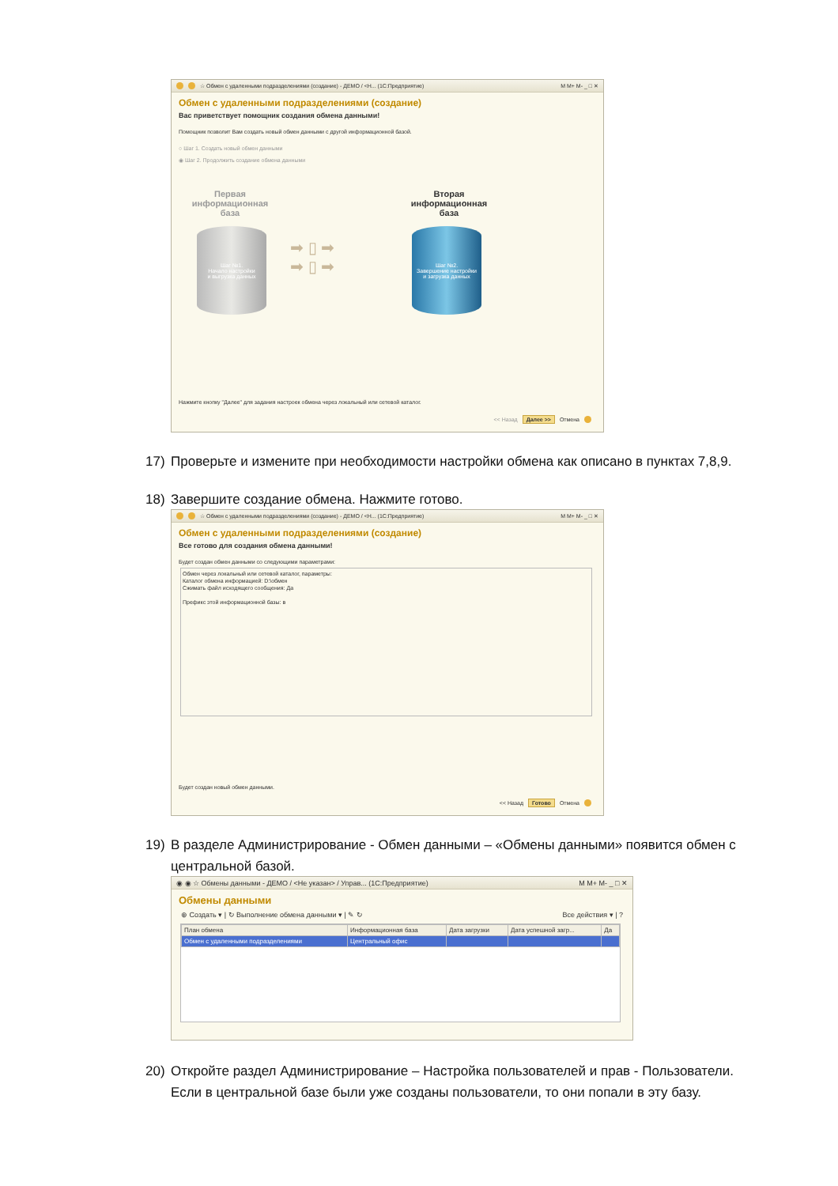☆ Обмен с удаленными подразделениями (создание) - ДЕМО / <Н... (1С:Предприятие) M M+ M- _ □ ✕
Обмен с удаленными подразделениями (создание)
Вас приветствует помощник создания обмена данными!
Помощник позволит Вам создать новый обмен данными с другой информационной базой.
○ Шаг 1. Создать новый обмен данными
◉ Шаг 2. Продолжить создание обмена данными
Первая информационная база
Вторая информационная база
Шаг №1.
Начало настройки
и выгрузка данных
➡ ▯ ➡
➡ ▯ ➡
Шаг №2.
Завершение настройки
и загрузка данных
Нажмите кнопку "Далее" для задания настроек обмена через локальный или сетевой каталог.
<< Назад Далее >> Отмена
17) Проверьте и измените при необходимости настройки обмена как описано в пунктах 7,8,9.
18) Завершите создание обмена. Нажмите готово.
☆ Обмен с удаленными подразделениями (создание) - ДЕМО / <Н... (1С:Предприятие) M M+ M- _ □ ✕
Обмен с удаленными подразделениями (создание)
Все готово для создания обмена данными!
Будет создан обмен данными со следующими параметрами:
Обмен через локальный или сетевой каталог, параметры:
Каталог обмена информацией: D:\обмен
Сжимать файл исходящего сообщения: Да
Префикс этой информационной базы: в
Будет создан новый обмен данными.
<< Назад Готово Отмена
19) В разделе Администрирование - Обмен данными – «Обмены данными» появится обмен с
центральной базой.
◉ ◉ ☆ Обмены данными - ДЕМО / <Не указан> / Управ... (1С:Предприятие) M M+ M- _ □ ✕
Обмены данными
⊕ Создать ▾ | ↻ Выполнение обмена данными ▾ | ✎ ↻ Все действия ▾ | ?
| План обмена | Информационная база | Дата загрузки | Дата успешной загр... | Да |
| --- | --- | --- | --- | --- |
| Обмен с удаленными подразделениями | Центральный офис | | | |
20) Откройте раздел Администрирование – Настройка пользователей и прав - Пользователи.
Если в центральной базе были уже созданы пользователи, то они попали в эту базу.